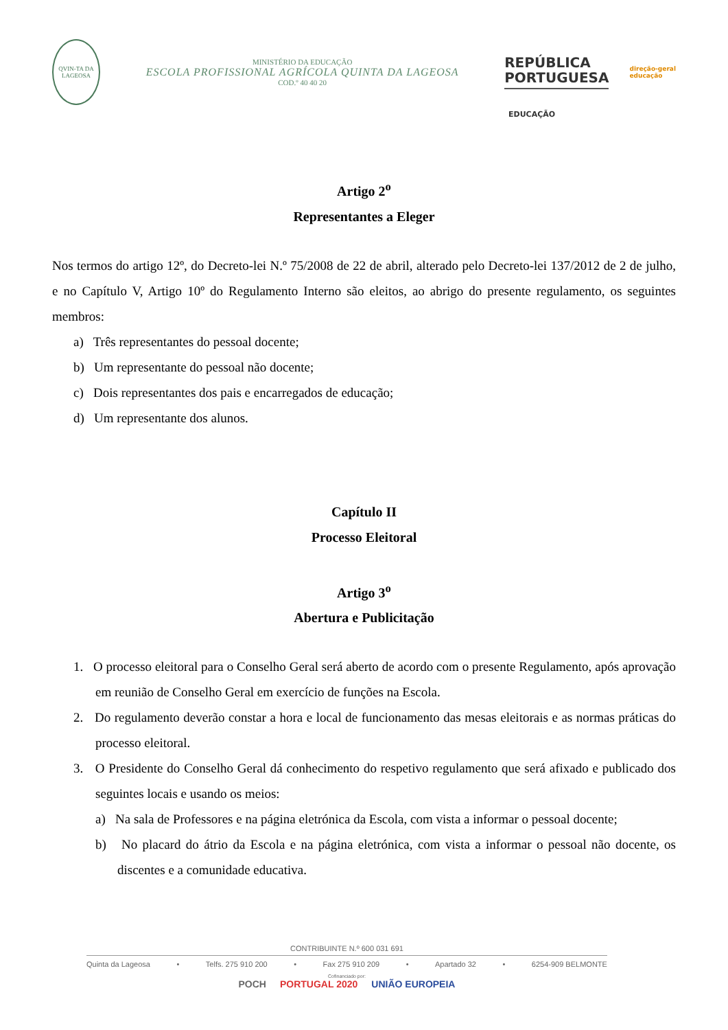QVIN-TA DA LAGEOSA
MINISTÉRIO DA EDUCAÇÃO
ESCOLA PROFISSIONAL AGRÍCOLA QUINTA DA LAGEOSA
COD.º 40 40 20
REPÚBLICA
PORTUGUESA
direção-geral
educação
EDUCAÇÃO
Artigo 2<sup>o</sup>
Representantes a Eleger
Nos termos do artigo 12º, do Decreto-lei N.º 75/2008 de 22 de abril, alterado pelo Decreto-lei 137/2012 de 2 de julho, e no Capítulo V, Artigo 10º do Regulamento Interno são eleitos, ao abrigo do presente regulamento, os seguintes membros:
a) Três representantes do pessoal docente;
b) Um representante do pessoal não docente;
c) Dois representantes dos pais e encarregados de educação;
d) Um representante dos alunos.
Capítulo II
Processo Eleitoral
Artigo 3<sup>o</sup>
Abertura e Publicitação
1. O processo eleitoral para o Conselho Geral será aberto de acordo com o presente Regulamento, após aprovação em reunião de Conselho Geral em exercício de funções na Escola.
2. Do regulamento deverão constar a hora e local de funcionamento das mesas eleitorais e as normas práticas do processo eleitoral.
3. O Presidente do Conselho Geral dá conhecimento do respetivo regulamento que será afixado e publicado dos seguintes locais e usando os meios:
a) Na sala de Professores e na página eletrónica da Escola, com vista a informar o pessoal docente;
b) No placard do átrio da Escola e na página eletrónica, com vista a informar o pessoal não docente, os discentes e a comunidade educativa.
CONTRIBUINTE N.º 600 031 691
Quinta da Lageosa • Telfs. 275 910 200 • Fax 275 910 209 • Apartado 32 • 6254-909 BELMONTE
Cofinanciado por:
POCH PORTUGAL 2020 UNIÃO EUROPEIA